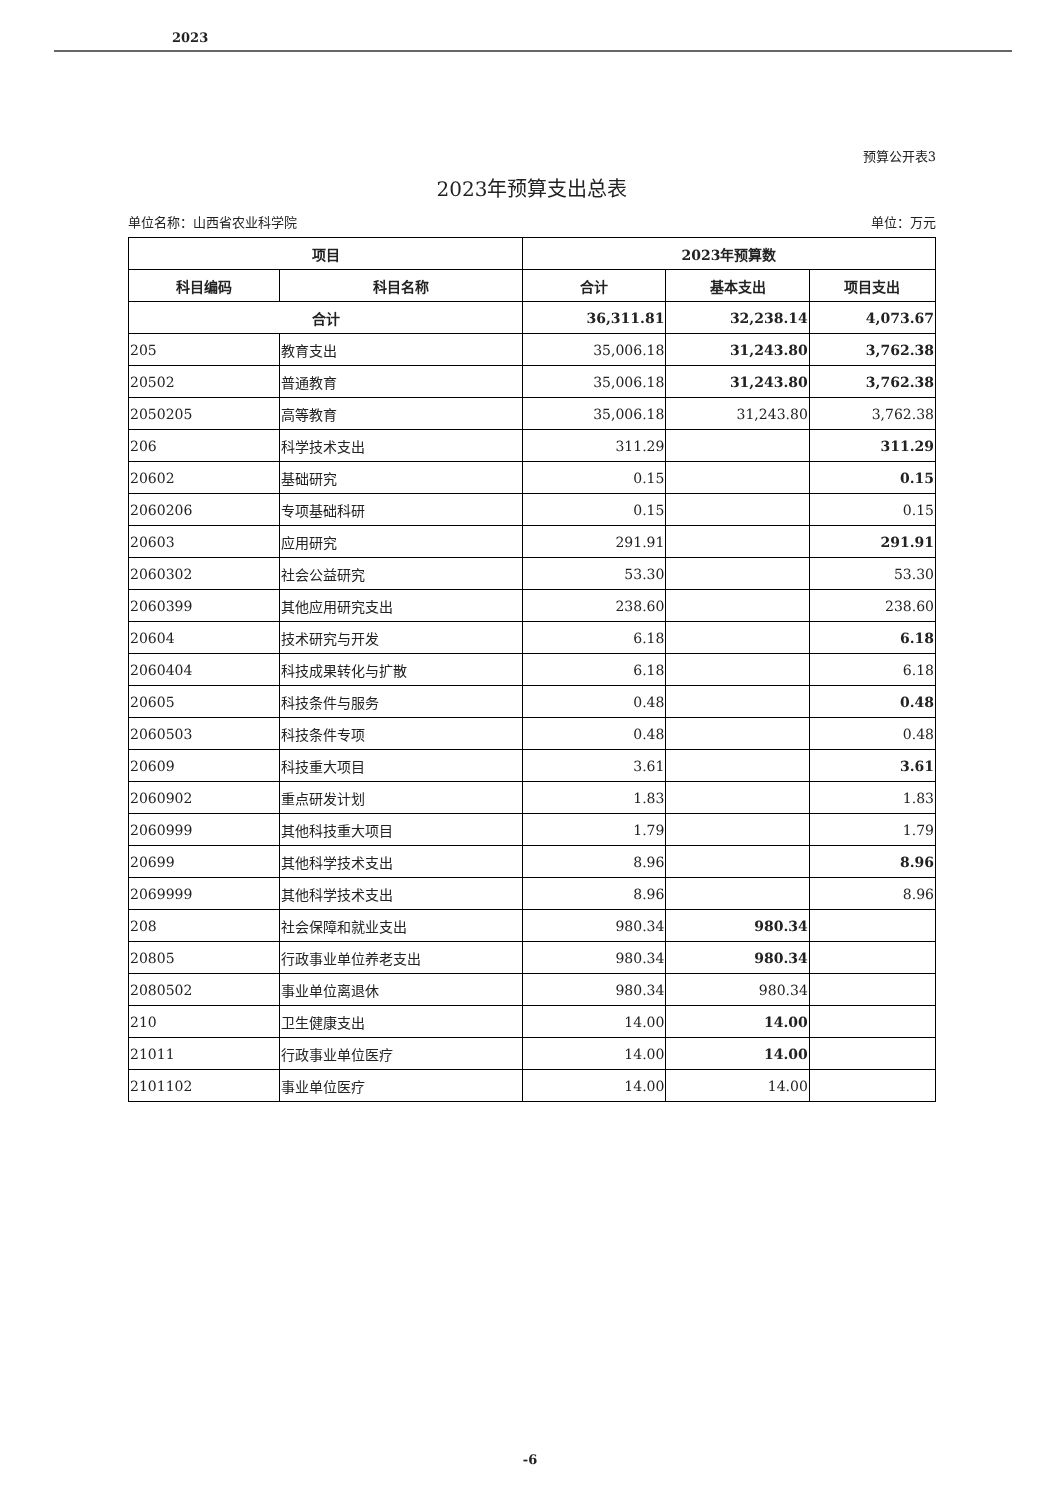2023
预算公开表3
2023年预算支出总表
单位名称：山西省农业科学院 单位：万元
| 项目 | | 2023年预算数 | | |
| --- | --- | --- | --- | --- |
| 科目编码 | 科目名称 | 合计 | 基本支出 | 项目支出 |
| 合计 | | 36,311.81 | 32,238.14 | 4,073.67 |
| 205 | 教育支出 | 35,006.18 | 31,243.80 | 3,762.38 |
| 20502 | 普通教育 | 35,006.18 | 31,243.80 | 3,762.38 |
| 2050205 | 高等教育 | 35,006.18 | 31,243.80 | 3,762.38 |
| 206 | 科学技术支出 | 311.29 | | 311.29 |
| 20602 | 基础研究 | 0.15 | | 0.15 |
| 2060206 | 专项基础科研 | 0.15 | | 0.15 |
| 20603 | 应用研究 | 291.91 | | 291.91 |
| 2060302 | 社会公益研究 | 53.30 | | 53.30 |
| 2060399 | 其他应用研究支出 | 238.60 | | 238.60 |
| 20604 | 技术研究与开发 | 6.18 | | 6.18 |
| 2060404 | 科技成果转化与扩散 | 6.18 | | 6.18 |
| 20605 | 科技条件与服务 | 0.48 | | 0.48 |
| 2060503 | 科技条件专项 | 0.48 | | 0.48 |
| 20609 | 科技重大项目 | 3.61 | | 3.61 |
| 2060902 | 重点研发计划 | 1.83 | | 1.83 |
| 2060999 | 其他科技重大项目 | 1.79 | | 1.79 |
| 20699 | 其他科学技术支出 | 8.96 | | 8.96 |
| 2069999 | 其他科学技术支出 | 8.96 | | 8.96 |
| 208 | 社会保障和就业支出 | 980.34 | 980.34 | |
| 20805 | 行政事业单位养老支出 | 980.34 | 980.34 | |
| 2080502 | 事业单位离退休 | 980.34 | 980.34 | |
| 210 | 卫生健康支出 | 14.00 | 14.00 | |
| 21011 | 行政事业单位医疗 | 14.00 | 14.00 | |
| 2101102 | 事业单位医疗 | 14.00 | 14.00 | |
-6